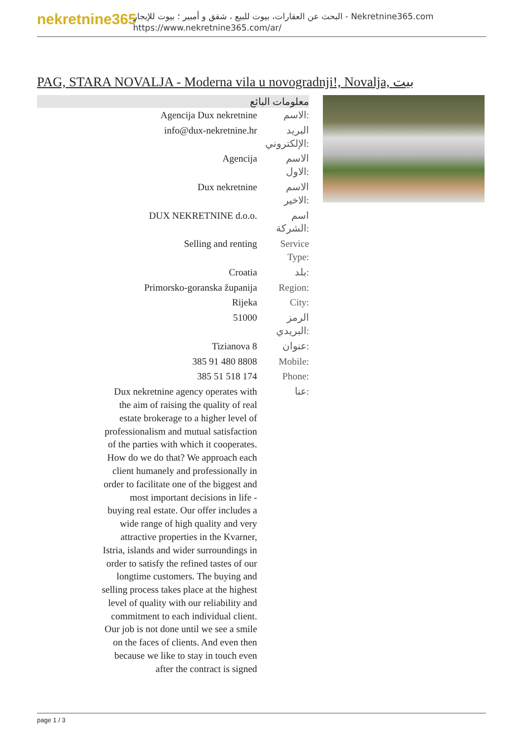nekretnine365
البحث عن العقارات، بيوت للبيع ، شقق و أمبير ؛ بيوت للإيجار - Nekretnine365.com
https://www.nekretnine365.com/ar/
PAG, STARA NOVALJA - Moderna vila u novogradnji!, Novalja, بيت
معلومات البائع
| Agencija Dux nekretnine | الاسم: |
| info@dux-nekretnine.hr | البريد الإلكتروني: |
| Agencija | الاسم الاول: |
| Dux nekretnine | الاسم الاخير: |
| DUX NEKRETNINE d.o.o. | اسم الشركة: |
| Selling and renting | Service Type: |
| Croatia | بلد: |
| Primorsko-goranska županija | Region: |
| Rijeka | City: |
| 51000 | الرمز البريدي: |
| Tizianova 8 | عنوان: |
| 385 91 480 8808 | Mobile: |
| 385 51 518 174 | Phone: |
| Dux nekretnine agency operates with the aim of raising the quality of real estate brokerage to a higher level of professionalism and mutual satisfaction of the parties with which it cooperates. How do we do that? We approach each client humanely and professionally in order to facilitate one of the biggest and most important decisions in life - buying real estate. Our offer includes a wide range of high quality and very attractive properties in the Kvarner, Istria, islands and wider surroundings in order to satisfy the refined tastes of our longtime customers. The buying and selling process takes place at the highest level of quality with our reliability and commitment to each individual client. Our job is not done until we see a smile on the faces of clients. And even then because we like to stay in touch even after the contract is signed | عنا: |
page 1 / 3